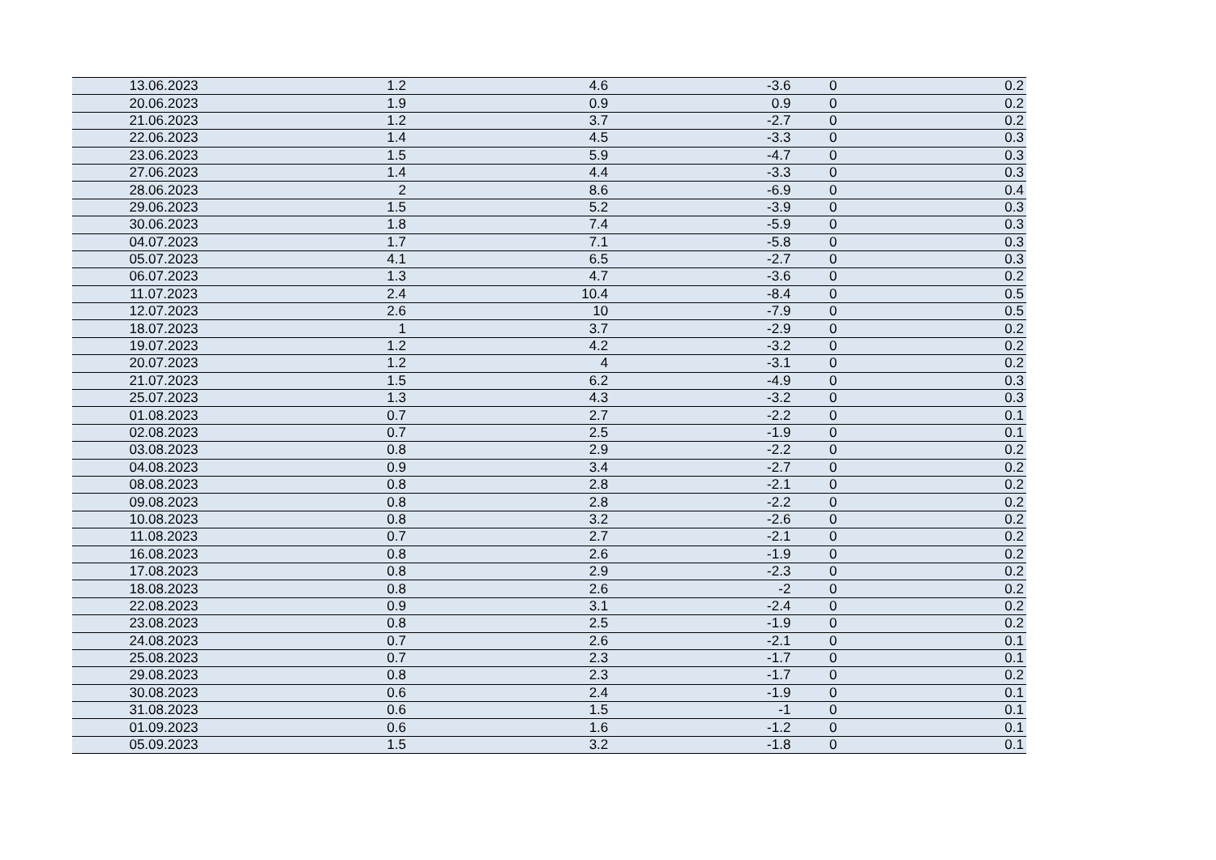| 13.06.2023 | 1.2 | 4.6 | -3.6 | 0 | 0.2 |
| 20.06.2023 | 1.9 | 0.9 | 0.9 | 0 | 0.2 |
| 21.06.2023 | 1.2 | 3.7 | -2.7 | 0 | 0.2 |
| 22.06.2023 | 1.4 | 4.5 | -3.3 | 0 | 0.3 |
| 23.06.2023 | 1.5 | 5.9 | -4.7 | 0 | 0.3 |
| 27.06.2023 | 1.4 | 4.4 | -3.3 | 0 | 0.3 |
| 28.06.2023 | 2 | 8.6 | -6.9 | 0 | 0.4 |
| 29.06.2023 | 1.5 | 5.2 | -3.9 | 0 | 0.3 |
| 30.06.2023 | 1.8 | 7.4 | -5.9 | 0 | 0.3 |
| 04.07.2023 | 1.7 | 7.1 | -5.8 | 0 | 0.3 |
| 05.07.2023 | 4.1 | 6.5 | -2.7 | 0 | 0.3 |
| 06.07.2023 | 1.3 | 4.7 | -3.6 | 0 | 0.2 |
| 11.07.2023 | 2.4 | 10.4 | -8.4 | 0 | 0.5 |
| 12.07.2023 | 2.6 | 10 | -7.9 | 0 | 0.5 |
| 18.07.2023 | 1 | 3.7 | -2.9 | 0 | 0.2 |
| 19.07.2023 | 1.2 | 4.2 | -3.2 | 0 | 0.2 |
| 20.07.2023 | 1.2 | 4 | -3.1 | 0 | 0.2 |
| 21.07.2023 | 1.5 | 6.2 | -4.9 | 0 | 0.3 |
| 25.07.2023 | 1.3 | 4.3 | -3.2 | 0 | 0.3 |
| 01.08.2023 | 0.7 | 2.7 | -2.2 | 0 | 0.1 |
| 02.08.2023 | 0.7 | 2.5 | -1.9 | 0 | 0.1 |
| 03.08.2023 | 0.8 | 2.9 | -2.2 | 0 | 0.2 |
| 04.08.2023 | 0.9 | 3.4 | -2.7 | 0 | 0.2 |
| 08.08.2023 | 0.8 | 2.8 | -2.1 | 0 | 0.2 |
| 09.08.2023 | 0.8 | 2.8 | -2.2 | 0 | 0.2 |
| 10.08.2023 | 0.8 | 3.2 | -2.6 | 0 | 0.2 |
| 11.08.2023 | 0.7 | 2.7 | -2.1 | 0 | 0.2 |
| 16.08.2023 | 0.8 | 2.6 | -1.9 | 0 | 0.2 |
| 17.08.2023 | 0.8 | 2.9 | -2.3 | 0 | 0.2 |
| 18.08.2023 | 0.8 | 2.6 | -2 | 0 | 0.2 |
| 22.08.2023 | 0.9 | 3.1 | -2.4 | 0 | 0.2 |
| 23.08.2023 | 0.8 | 2.5 | -1.9 | 0 | 0.2 |
| 24.08.2023 | 0.7 | 2.6 | -2.1 | 0 | 0.1 |
| 25.08.2023 | 0.7 | 2.3 | -1.7 | 0 | 0.1 |
| 29.08.2023 | 0.8 | 2.3 | -1.7 | 0 | 0.2 |
| 30.08.2023 | 0.6 | 2.4 | -1.9 | 0 | 0.1 |
| 31.08.2023 | 0.6 | 1.5 | -1 | 0 | 0.1 |
| 01.09.2023 | 0.6 | 1.6 | -1.2 | 0 | 0.1 |
| 05.09.2023 | 1.5 | 3.2 | -1.8 | 0 | 0.1 |